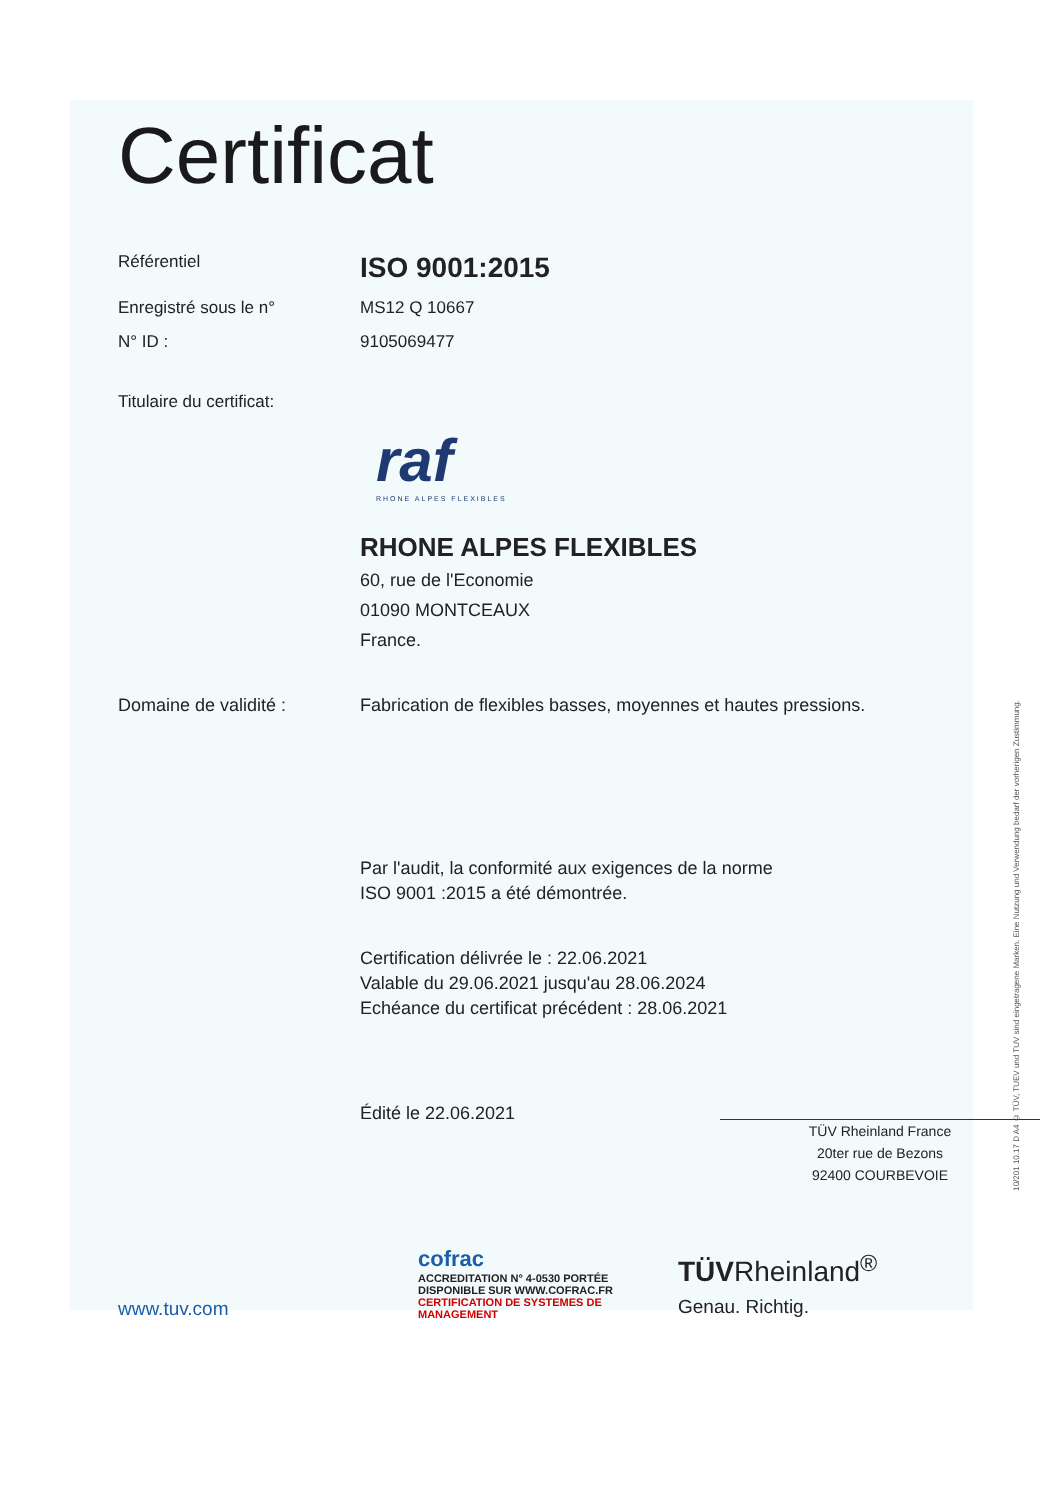Certificat
Référentiel
ISO 9001:2015
Enregistré sous le n° MS12 Q 10667
N° ID : 9105069477
Titulaire du certificat:
raf
RHONE ALPES FLEXIBLES
RHONE ALPES FLEXIBLES
60, rue de l'Economie
01090 MONTCEAUX
France.
Domaine de validité : Fabrication de flexibles basses, moyennes et hautes pressions.
Par l'audit, la conformité aux exigences de la norme
ISO 9001 :2015 a été démontrée.
Certification délivrée le : 22.06.2021
Valable du 29.06.2021 jusqu'au 28.06.2024
Echéance du certificat précédent : 28.06.2021
Édité le 22.06.2021
TÜV Rheinland France
20ter rue de Bezons
92400 COURBEVOIE
www.tuv.com
cofrac
ACCREDITATION N° 4-0530 PORTÉE DISPONIBLE SUR WWW.COFRAC.FR
CERTIFICATION DE SYSTEMES DE MANAGEMENT
TÜVRheinland<sup>®</sup>
Genau. Richtig.
10/201 10.17 D A4 © TÜV, TUEV und TUV sind eingetragene Marken. Eine Nutzung und Verwendung bedarf der vorherigen Zustimmung.